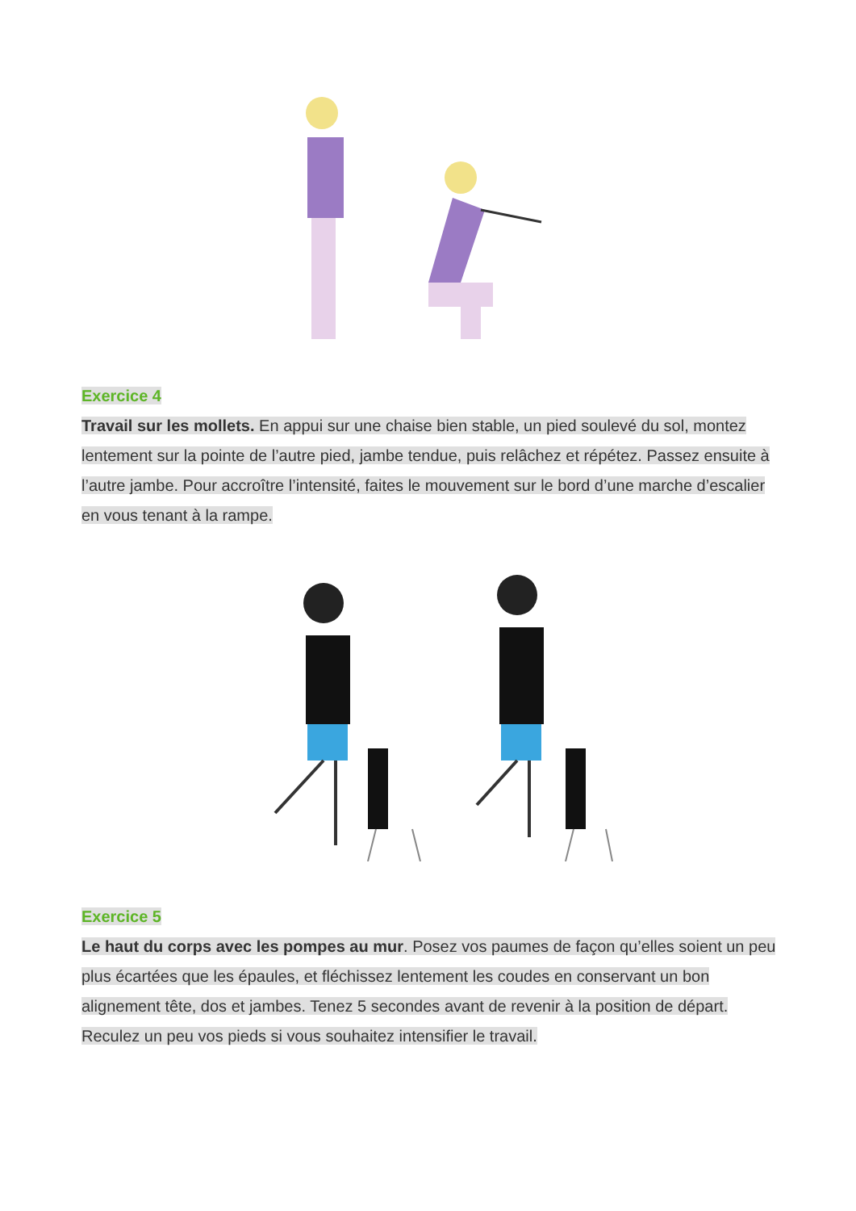Exercice 4
Travail sur les mollets. En appui sur une chaise bien stable, un pied soulevé du sol, montez lentement sur la pointe de l’autre pied, jambe tendue, puis relâchez et répétez. Passez ensuite à l’autre jambe. Pour accroître l’intensité, faites le mouvement sur le bord d’une marche d’escalier en vous tenant à la rampe.
Exercice 5
Le haut du corps avec les pompes au mur. Posez vos paumes de façon qu’elles soient un peu plus écartées que les épaules, et fléchissez lentement les coudes en conservant un bon alignement tête, dos et jambes. Tenez 5 secondes avant de revenir à la position de départ. Reculez un peu vos pieds si vous souhaitez intensifier le travail.